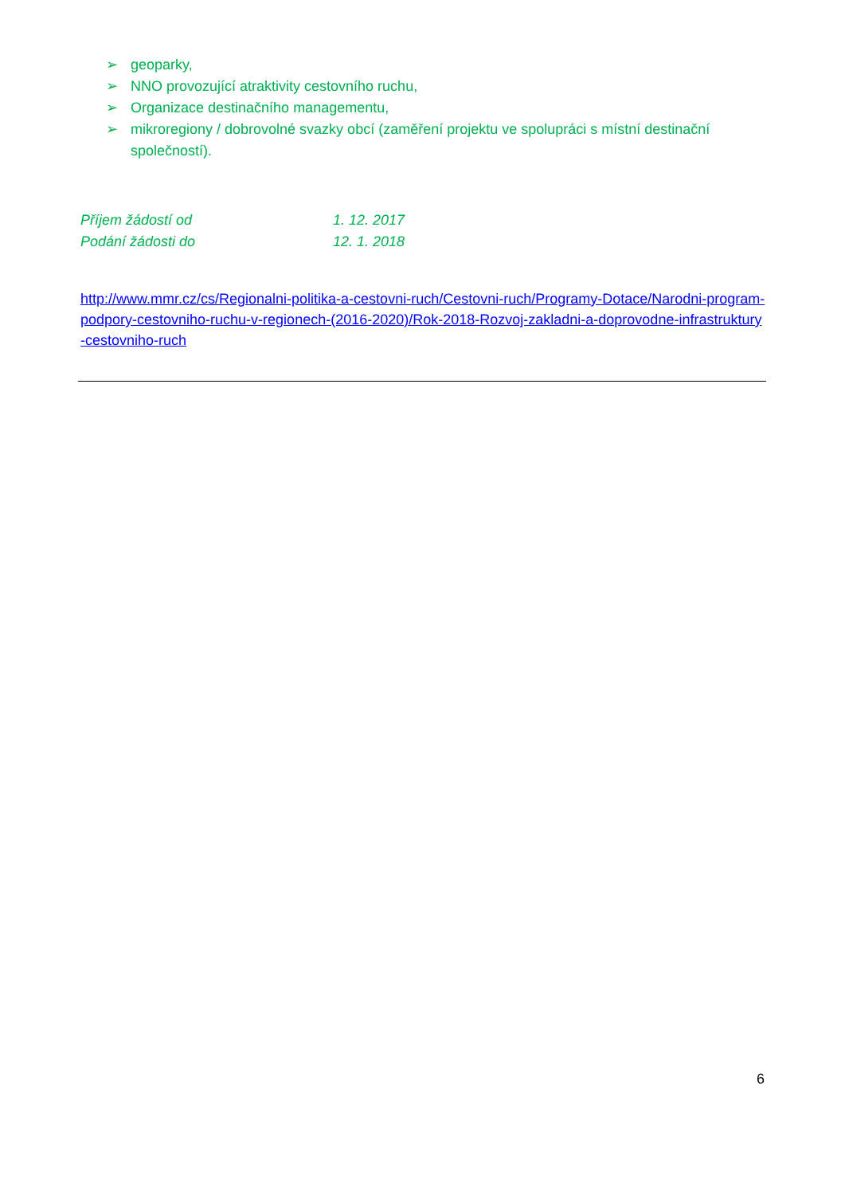➢ geoparky,
➢ NNO provozující atraktivity cestovního ruchu,
➢ Organizace destinačního managementu,
➢ mikroregiony / dobrovolné svazky obcí (zaměření projektu ve spolupráci s místní destinační společností).
Příjem žádostí od 1. 12. 2017
Podání žádosti do 12. 1. 2018
http://www.mmr.cz/cs/Regionalni-politika-a-cestovni-ruch/Cestovni-ruch/Programy-Dotace/Narodni-program-podpory-cestovniho-ruchu-v-regionech-(2016-2020)/Rok-2018-Rozvoj-zakladni-a-doprovodne-infrastruktury-cestovniho-ruch
6